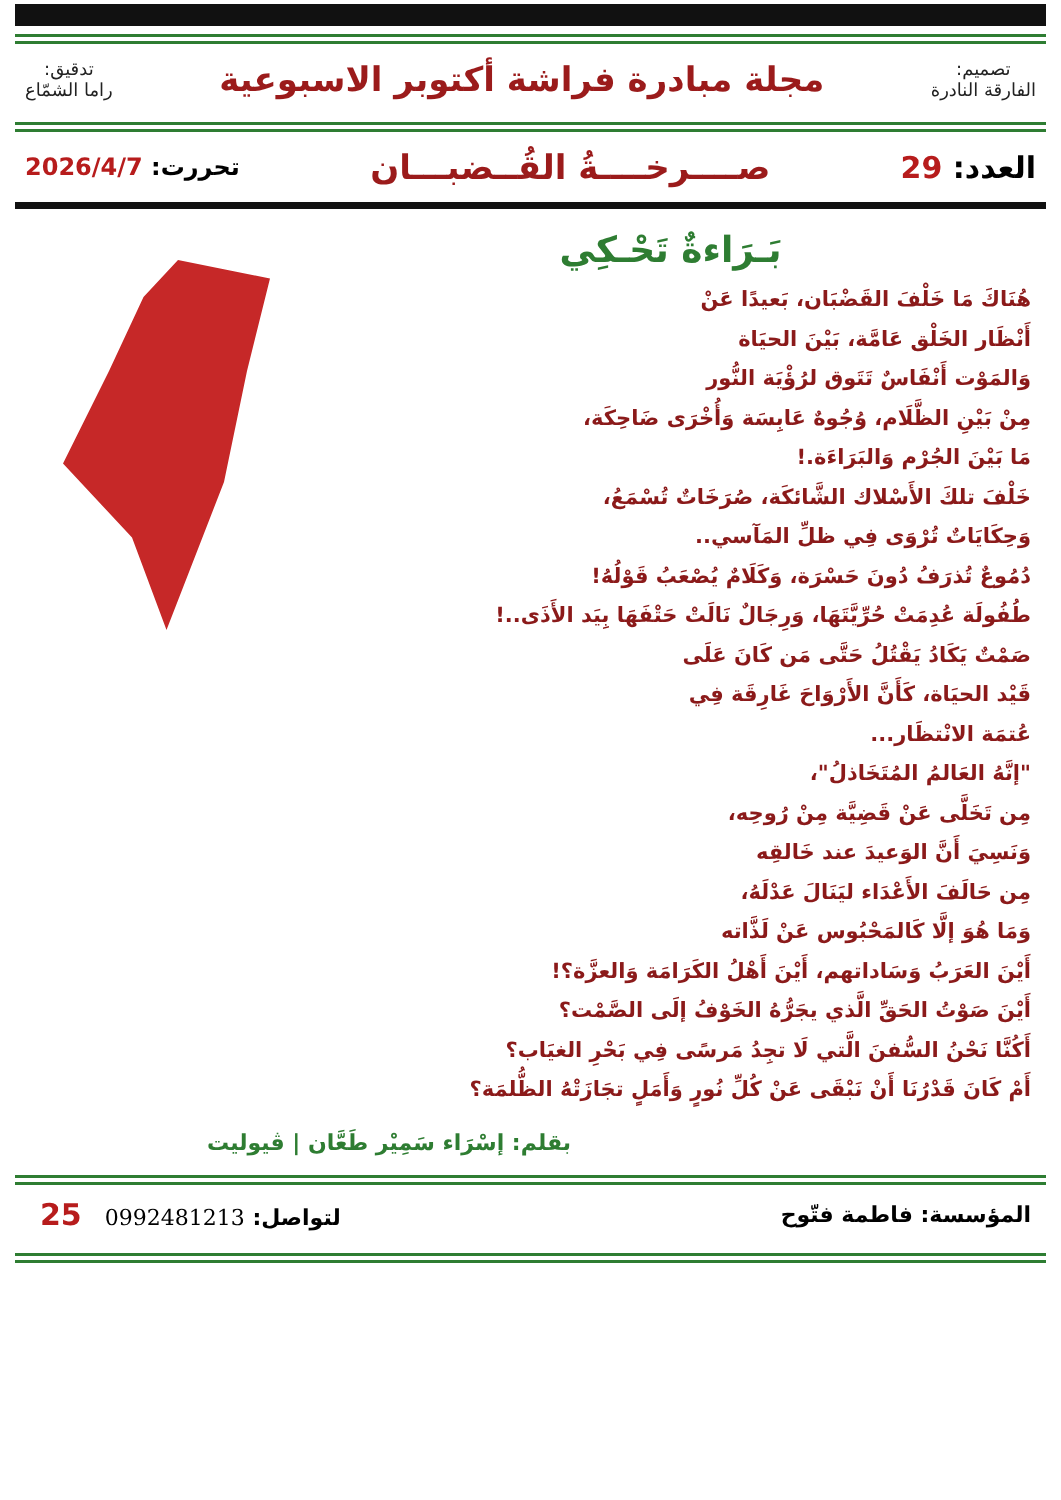تصميم:
الفارقة النادرة
مجلة مبادرة فراشة أكتوبر الاسبوعية
تدقيق:
راما الشمّاع
العدد: 29 صــــرخــــةُ القُــضبـــان
تحررت: 2026/4/7
بَـرَاءةٌ تَحْـكِي
هُنَاكَ مَا خَلْفَ القَضْبَان، بَعيدًا عَنْ
أَنْظَار الخَلْق عَامَّة، بَيْنَ الحيَاة
وَالمَوْت أَنْفَاسٌ تَتَوق لرُؤْيَة النُّور
مِنْ بَيْنِ الظَّلَام، وُجُوهٌ عَابِسَة وَأُخْرَى ضَاحِكَة،
مَا بَيْنَ الجُرْم وَالبَرَاءَة.!
خَلْفَ تلكَ الأَسْلاك الشَّائكَة، صُرَخَاتٌ تُسْمَعُ،
وَحِكَايَاتٌ تُرْوَى فِي ظلِّ المَآسي..
دُمُوعٌ تُذرَفُ دُونَ حَسْرَة، وَكَلَامٌ يُصْعَبُ قَوْلُهُ!
طُفُولَة عُدِمَتْ حُرِّيَّتَهَا، وَرِجَالٌ نَالَتْ حَتْفَهَا بِيَد الأَذَى..!
صَمْتٌ يَكَادُ يَقْتُلُ حَتَّى مَن كَانَ عَلَى
قَيْد الحيَاة، كَأَنَّ الأَرْوَاحَ غَارِقَة فِي
عُتمَة الانْتظَار...
"إنَّهُ العَالمُ المُتَخَاذلُ"،
مِن تَخَلَّى عَنْ قَضِيَّة مِنْ رُوحِه،
وَنَسِيَ أَنَّ الوَعيدَ عند خَالقِه
مِن حَالَفَ الأَعْدَاء ليَنَالَ عَدْلَهُ،
وَمَا هُوَ إلَّا كَالمَحْبُوس عَنْ لَذَّاته
أَيْنَ العَرَبُ وَسَاداتهم، أَيْنَ أَهْلُ الكَرَامَة وَالعزَّة؟!
أَيْنَ صَوْتُ الحَقِّ الَّذي يجَرُّهُ الخَوْفُ إلَى الصَّمْت؟
أَكُنَّا نَحْنُ السُّفنَ الَّتي لَا تجِدُ مَرسًى فِي بَحْرِ الغيَاب؟
أَمْ كَانَ قَدْرُنَا أَنْ نَبْقَى عَنْ كُلِّ نُورٍ وَأَمَلٍ تجَازَتْهُ الظُّلمَة؟
بقلم: إسْرَاء سَمِيْر طَعَّان | ڤيوليت
المؤسسة: فاطمة فتّوح لتواصل: 0992481213 25